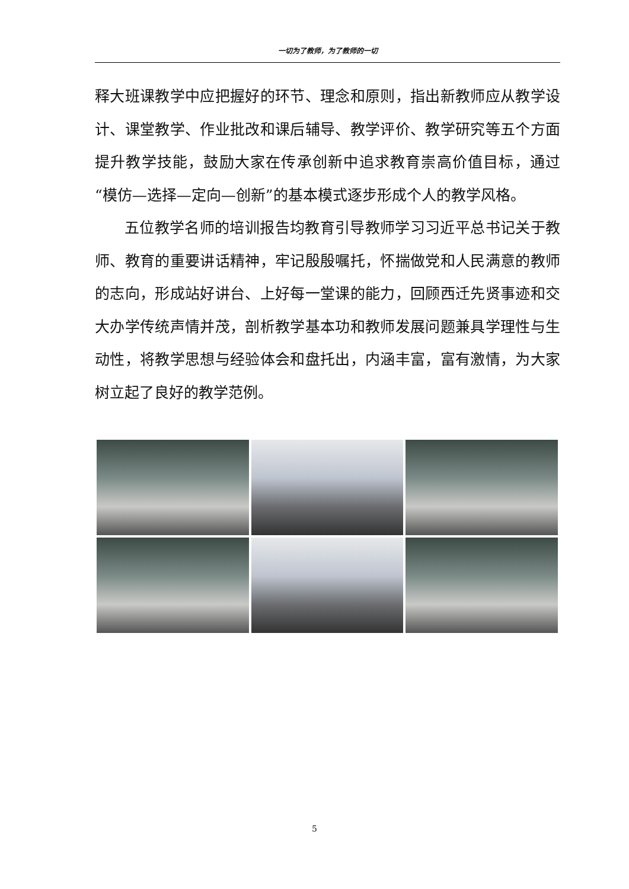一切为了教师，为了教师的一切
释大班课教学中应把握好的环节、理念和原则，指出新教师应从教学设计、课堂教学、作业批改和课后辅导、教学评价、教学研究等五个方面提升教学技能，鼓励大家在传承创新中追求教育崇高价值目标，通过“模仿—选择—定向—创新”的基本模式逐步形成个人的教学风格。
五位教学名师的培训报告均教育引导教师学习习近平总书记关于教师、教育的重要讲话精神，牢记殷殷嘱托，怀揣做党和人民满意的教师的志向，形成站好讲台、上好每一堂课的能力，回顾西迁先贤事迹和交大办学传统声情并茂，剖析教学基本功和教师发展问题兼具学理性与生动性，将教学思想与经验体会和盘托出，内涵丰富，富有激情，为大家树立起了良好的教学范例。
5